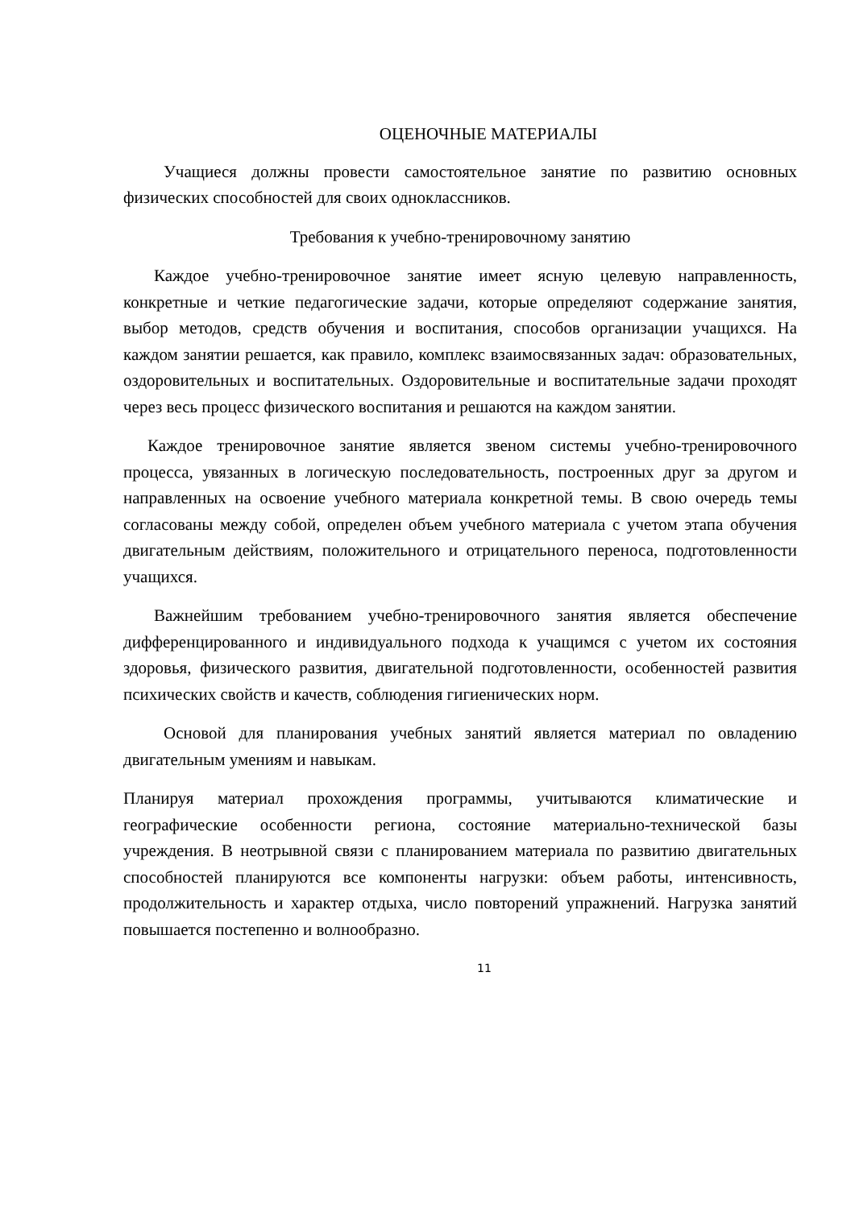ОЦЕНОЧНЫЕ МАТЕРИАЛЫ
Учащиеся должны провести самостоятельное занятие по развитию основных физических способностей для своих одноклассников.
Требования к учебно-тренировочному занятию
Каждое учебно-тренировочное занятие имеет ясную целевую направленность, конкретные и четкие педагогические задачи, которые определяют содержание занятия, выбор методов, средств обучения и воспитания, способов организации учащихся. На каждом занятии решается, как правило, комплекс взаимосвязанных задач: образовательных, оздоровительных и воспитательных. Оздоровительные и воспитательные задачи проходят через весь процесс физического воспитания и решаются на каждом занятии.
Каждое тренировочное занятие является звеном системы учебно-тренировочного процесса, увязанных в логическую последовательность, построенных друг за другом и направленных на освоение учебного материала конкретной темы. В свою очередь темы согласованы между собой, определен объем учебного материала с учетом этапа обучения двигательным действиям, положительного и отрицательного переноса, подготовленности учащихся.
Важнейшим требованием учебно-тренировочного занятия является обеспечение дифференцированного и индивидуального подхода к учащимся с учетом их состояния здоровья, физического развития, двигательной подготовленности, особенностей развития психических свойств и качеств, соблюдения гигиенических норм.
Основой для планирования учебных занятий является материал по овладению двигательным умениям и навыкам.
Планируя материал прохождения программы, учитываются климатические и географические особенности региона, состояние материально-технической базы учреждения. В неотрывной связи с планированием материала по развитию двигательных способностей планируются все компоненты нагрузки: объем работы, интенсивность, продолжительность и характер отдыха, число повторений упражнений. Нагрузка занятий повышается постепенно и волнообразно.
11